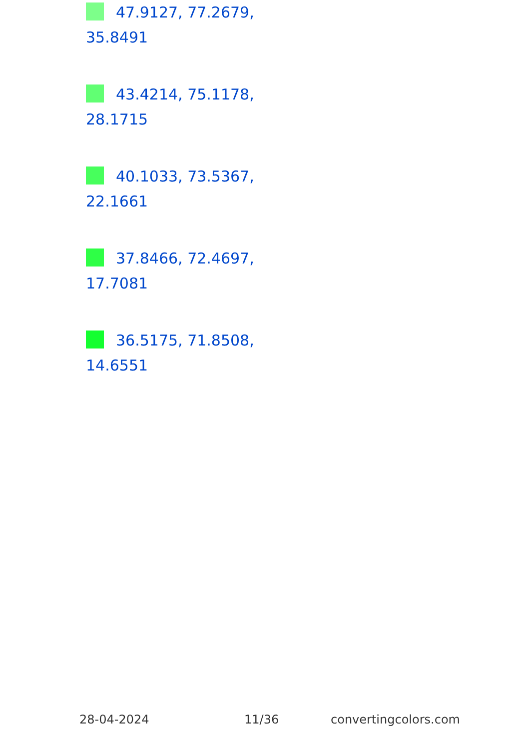47.9127, 77.2679, 35.8491
43.4214, 75.1178, 28.1715
40.1033, 73.5367, 22.1661
37.8466, 72.4697, 17.7081
36.5175, 71.8508, 14.6551
28-04-2024 11/36 convertingcolors.com